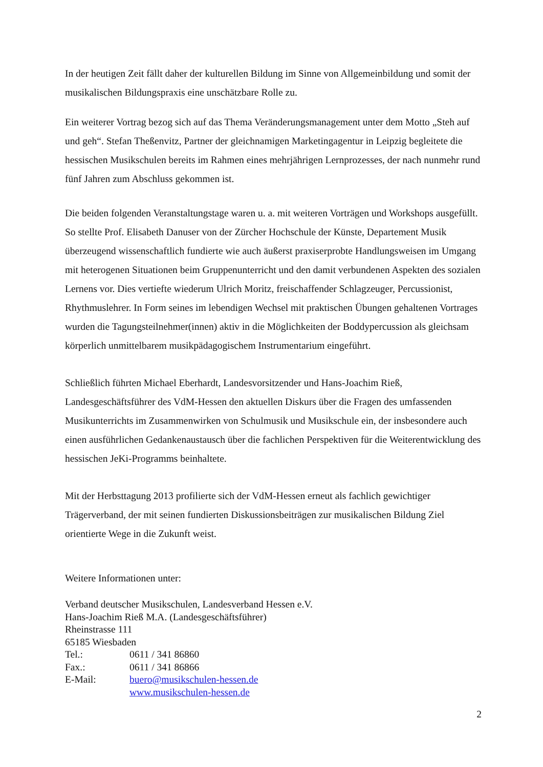In der heutigen Zeit fällt daher der kulturellen Bildung im Sinne von Allgemeinbildung und somit der musikalischen Bildungspraxis eine unschätzbare Rolle zu.
Ein weiterer Vortrag bezog sich auf das Thema Veränderungsmanagement unter dem Motto „Steh auf und geh“. Stefan Theßenvitz, Partner der gleichnamigen Marketingagentur in Leipzig begleitete die hessischen Musikschulen bereits im Rahmen eines mehrjährigen Lernprozesses, der nach nunmehr rund fünf Jahren zum Abschluss gekommen ist.
Die beiden folgenden Veranstaltungstage waren u. a. mit weiteren Vorträgen und Workshops ausgefüllt. So stellte Prof. Elisabeth Danuser von der Zürcher Hochschule der Künste, Departement Musik überzeugend wissenschaftlich fundierte wie auch äußerst praxiserprobte Handlungsweisen im Umgang mit heterogenen Situationen beim Gruppenunterricht und den damit verbundenen Aspekten des sozialen Lernens vor. Dies vertiefte wiederum Ulrich Moritz, freischaffender Schlagzeuger, Percussionist, Rhythmuslehrer. In Form seines im lebendigen Wechsel mit praktischen Übungen gehaltenen Vortrages wurden die Tagungsteilnehmer(innen) aktiv in die Möglichkeiten der Boddypercussion als gleichsam körperlich unmittelbarem musikpädagogischem Instrumentarium eingeführt.
Schließlich führten Michael Eberhardt, Landesvorsitzender und Hans-Joachim Rieß, Landesgeschäftsführer des VdM-Hessen den aktuellen Diskurs über die Fragen des umfassenden Musikunterrichts im Zusammenwirken von Schulmusik und Musikschule ein, der insbesondere auch einen ausführlichen Gedankenaustausch über die fachlichen Perspektiven für die Weiterentwicklung des hessischen JeKi-Programms beinhaltete.
Mit der Herbsttagung 2013 profilierte sich der VdM-Hessen erneut als fachlich gewichtiger Trägerverband, der mit seinen fundierten Diskussionsbeiträgen zur musikalischen Bildung Ziel orientierte Wege in die Zukunft weist.
Weitere Informationen unter:
Verband deutscher Musikschulen, Landesverband Hessen e.V.
Hans-Joachim Rieß M.A. (Landesgeschäftsführer)
Rheinstrasse 111
65185 Wiesbaden
Tel.: 0611 / 341 86860
Fax.: 0611 / 341 86866
E-Mail: buero@musikschulen-hessen.de
www.musikschulen-hessen.de
2